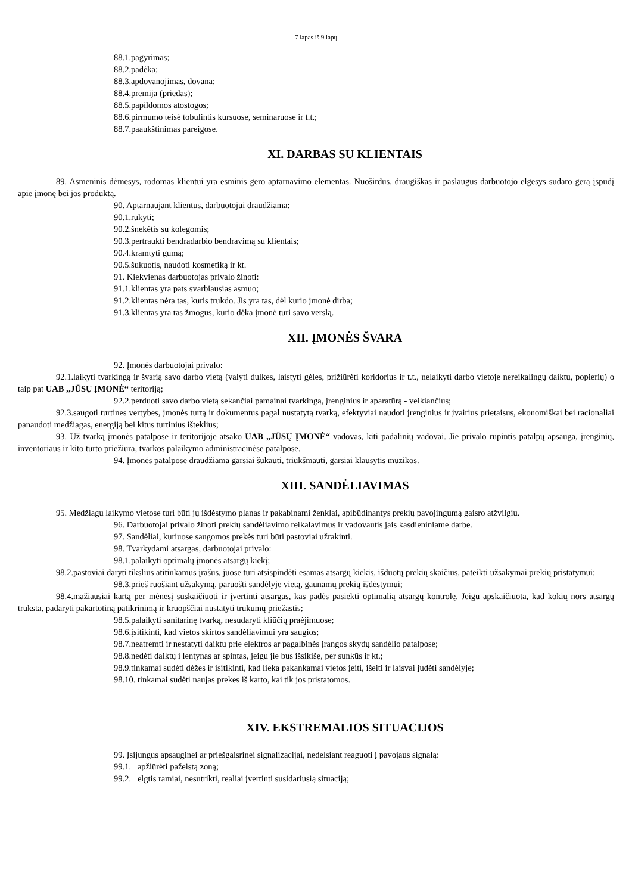7 lapas iš 9 lapų
88.1.pagyrimas;
88.2.padėka;
88.3.apdovanojimas, dovana;
88.4.premija (priedas);
88.5.papildomos atostogos;
88.6.pirmumo teisė tobulintis kursuose, seminaruose ir t.t.;
88.7.paaukštinimas pareigose.
XI. DARBAS SU KLIENTAIS
89. Asmeninis dėmesys, rodomas klientui yra esminis gero aptarnavimo elementas. Nuoširdus, draugiškas ir paslaugus darbuotojo elgesys sudaro gerą įspūdį apie įmonę bei jos produktą.
90. Aptarnaujant klientus, darbuotojui draudžiama:
90.1.rūkyti;
90.2.šnekėtis su kolegomis;
90.3.pertraukti bendradarbio bendravimą su klientais;
90.4.kramtyti gumą;
90.5.šukuotis, naudoti kosmetiką ir kt.
91. Kiekvienas darbuotojas privalo žinoti:
91.1.klientas yra pats svarbiausias asmuo;
91.2.klientas nėra tas, kuris trukdo. Jis yra tas, dėl kurio įmonė dirba;
91.3.klientas yra tas žmogus, kurio dėka įmonė turi savo verslą.
XII. ĮMONĖS ŠVARA
92. Įmonės darbuotojai privalo:
92.1.laikyti tvarkingą ir švarią savo darbo vietą (valyti dulkes, laistyti gėles, prižiūrėti koridorius ir t.t., nelaikyti darbo vietoje nereikalingų daiktų, popierių) o taip pat UAB „JŪSŲ ĮMONĖ“ teritoriją;
92.2.perduoti savo darbo vietą sekančiai pamainai tvarkingą, įrenginius ir aparatūrą - veikiančius;
92.3.saugoti turtines vertybes, įmonės turtą ir dokumentus pagal nustatytą tvarką, efektyviai naudoti įrenginius ir įvairius prietaisus, ekonomiškai bei racionaliai panaudoti medžiagas, energiją bei kitus turtinius išteklius;
93. Už tvarką įmonės patalpose ir teritorijoje atsako UAB „JŪSŲ ĮMONĖ“ vadovas, kiti padalinių vadovai. Jie privalo rūpintis patalpų apsauga, įrenginių, inventoriaus ir kito turto priežiūra, tvarkos palaikymo administracinėse patalpose.
94. Įmonės patalpose draudžiama garsiai šūkauti, triukšmauti, garsiai klausytis muzikos.
XIII. SANDĖLIAVIMAS
95. Medžiagų laikymo vietose turi būti jų išdėstymo planas ir pakabinami ženklai, apibūdinantys prekių pavojingumą gaisro atžvilgiu.
96. Darbuotojai privalo žinoti prekių sandėliavimo reikalavimus ir vadovautis jais kasdieniniame darbe.
97. Sandėliai, kuriuose saugomos prekės turi būti pastoviai užrakinti.
98. Tvarkydami atsargas, darbuotojai privalo:
98.1.palaikyti optimalų įmonės atsargų kiekį;
98.2.pastoviai daryti tikslius atitinkamus įrašus, juose turi atsispindėti esamas atsargų kiekis, išduotų prekių skaičius, pateikti užsakymai prekių pristatymui;
98.3.prieš ruošiant užsakymą, paruošti sandėlyje vietą, gaunamų prekių išdėstymui;
98.4.mažiausiai kartą per mėnesį suskaičiuoti ir įvertinti atsargas, kas padės pasiekti optimalią atsargų kontrolę. Jeigu apskaičiuota, kad kokių nors atsargų trūksta, padaryti pakartotiną patikrinimą ir kruopščiai nustatyti trūkumų priežastis;
98.5.palaikyti sanitarinę tvarką, nesudaryti kliūčių praėjimuose;
98.6.įsitikinti, kad vietos skirtos sandėliavimui yra saugios;
98.7.neatremti ir nestatyti daiktų prie elektros ar pagalbinės įrangos skydų sandėlio patalpose;
98.8.nedėti daiktų į lentynas ar spintas, jeigu jie bus išsikišę, per sunkūs ir kt.;
98.9.tinkamai sudėti dėžes ir įsitikinti, kad lieka pakankamai vietos įeiti, išeiti ir laisvai judėti sandėlyje;
98.10. tinkamai sudėti naujas prekes iš karto, kai tik jos pristatomos.
XIV. EKSTREMALIOS SITUACIJOS
99. Įsijungus apsauginei ar priešgaisrinei signalizacijai, nedelsiant reaguoti į pavojaus signalą:
99.1. apžiūrėti pažeistą zoną;
99.2. elgtis ramiai, nesutrikti, realiai įvertinti susidariusią situaciją;